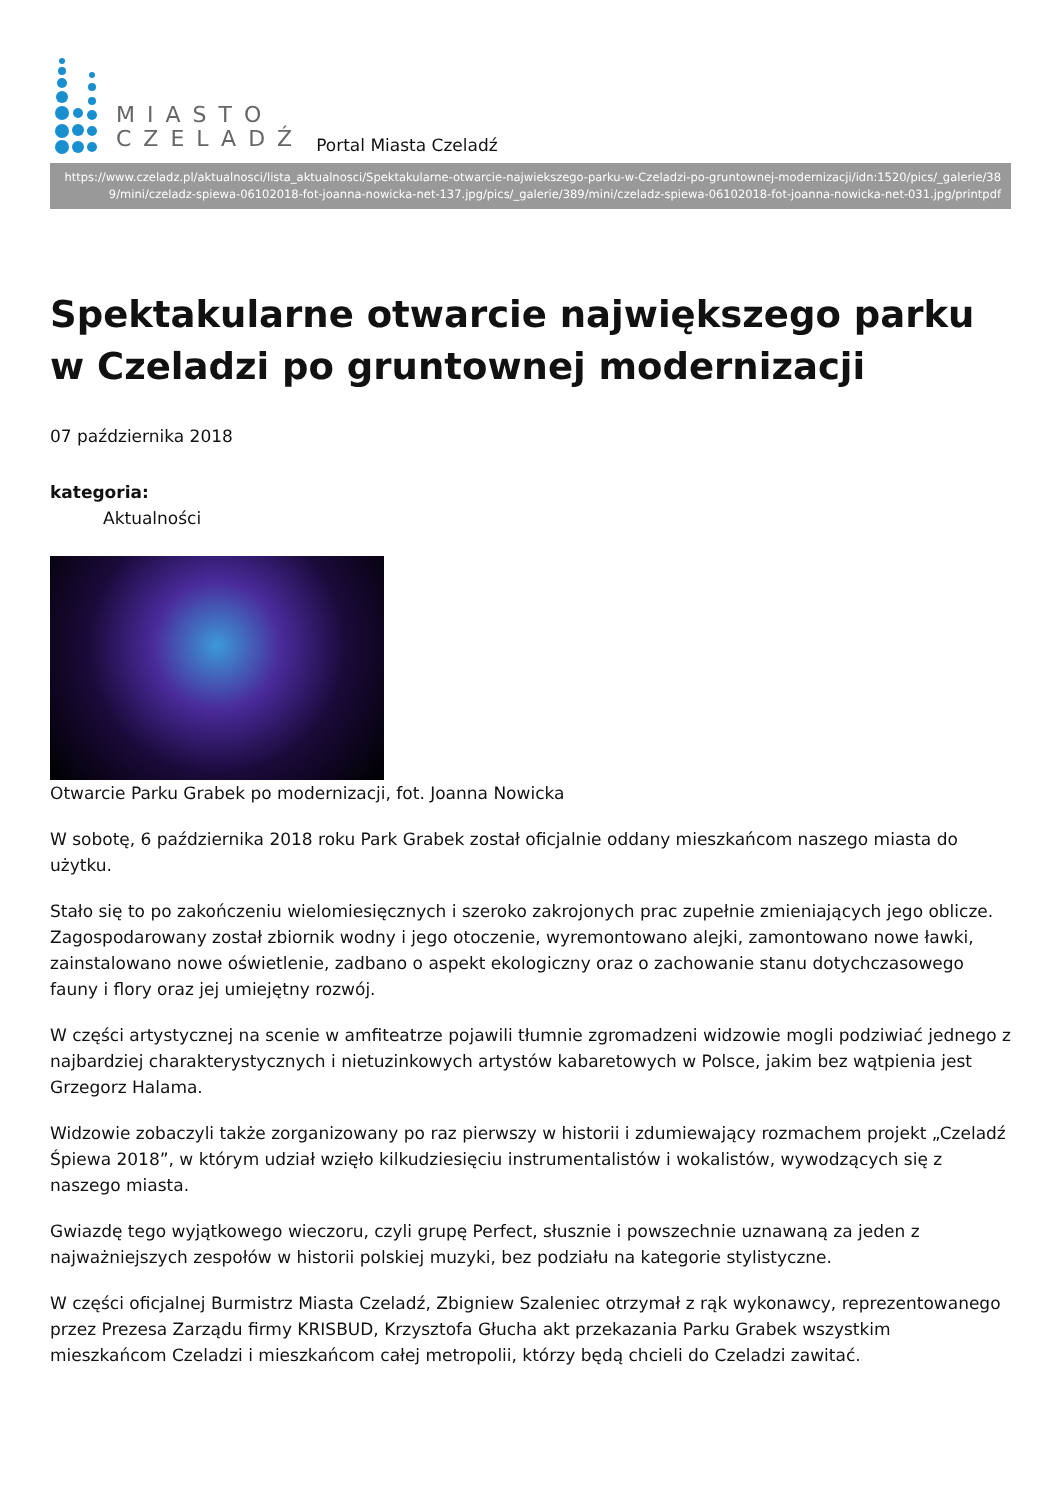MIASTO
CZELADŹ
Portal Miasta Czeladź
https://www.czeladz.pl/aktualnosci/lista_aktualnosci/Spektakularne-otwarcie-najwiekszego-parku-w-Czeladzi-po-gruntownej-modernizacji/idn:1520/pics/_galerie/389/mini/czeladz-spiewa-06102018-fot-joanna-nowicka-net-137.jpg/pics/_galerie/389/mini/czeladz-spiewa-06102018-fot-joanna-nowicka-net-031.jpg/printpdf
Spektakularne otwarcie największego parku w Czeladzi po gruntownej modernizacji
07 października 2018
kategoria:
Aktualności
Otwarcie Parku Grabek po modernizacji, fot. Joanna Nowicka
W sobotę, 6 października 2018 roku Park Grabek został oficjalnie oddany mieszkańcom naszego miasta do użytku.
Stało się to po zakończeniu wielomiesięcznych i szeroko zakrojonych prac zupełnie zmieniających jego oblicze. Zagospodarowany został zbiornik wodny i jego otoczenie, wyremontowano alejki, zamontowano nowe ławki, zainstalowano nowe oświetlenie, zadbano o aspekt ekologiczny oraz o zachowanie stanu dotychczasowego fauny i flory oraz jej umiejętny rozwój.
W części artystycznej na scenie w amfiteatrze pojawili tłumnie zgromadzeni widzowie mogli podziwiać jednego z najbardziej charakterystycznych i nietuzinkowych artystów kabaretowych w Polsce, jakim bez wątpienia jest Grzegorz Halama.
Widzowie zobaczyli także zorganizowany po raz pierwszy w historii i zdumiewający rozmachem projekt „Czeladź Śpiewa 2018”, w którym udział wzięło kilkudziesięciu instrumentalistów i wokalistów, wywodzących się z naszego miasta.
Gwiazdę tego wyjątkowego wieczoru, czyli grupę Perfect, słusznie i powszechnie uznawaną za jeden z najważniejszych zespołów w historii polskiej muzyki, bez podziału na kategorie stylistyczne.
W części oficjalnej Burmistrz Miasta Czeladź, Zbigniew Szaleniec otrzymał z rąk wykonawcy, reprezentowanego przez Prezesa Zarządu firmy KRISBUD, Krzysztofa Głucha akt przekazania Parku Grabek wszystkim mieszkańcom Czeladzi i mieszkańcom całej metropolii, którzy będą chcieli do Czeladzi zawitać.